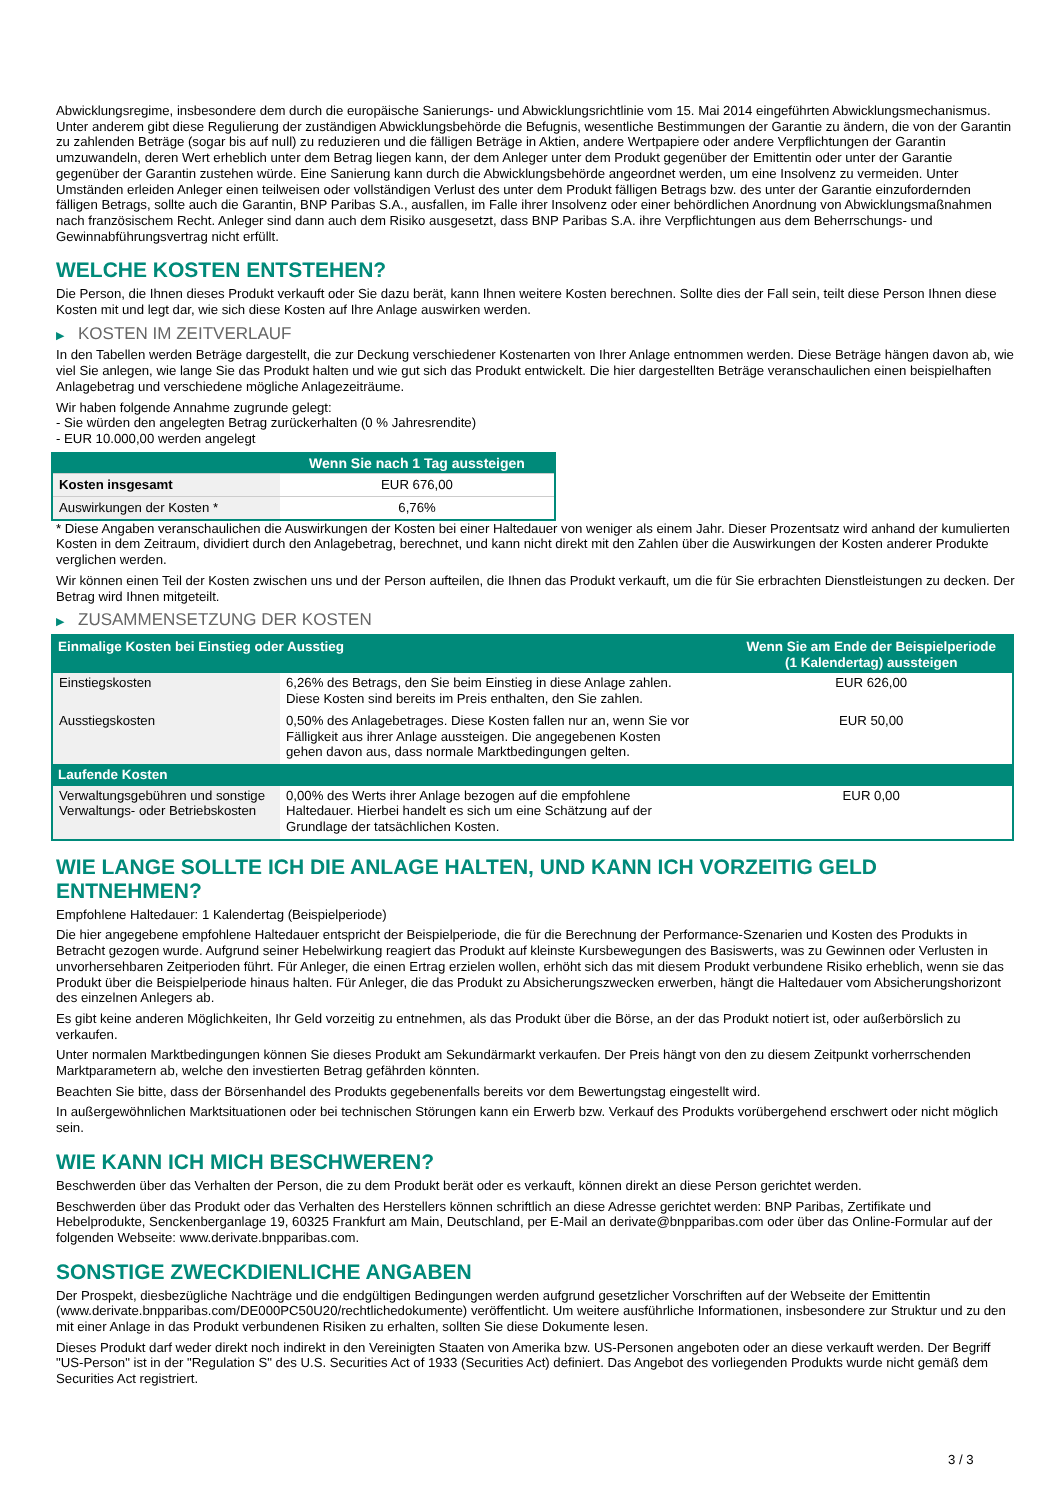Abwicklungsregime, insbesondere dem durch die europäische Sanierungs- und Abwicklungsrichtlinie vom 15. Mai 2014 eingeführten Abwicklungsmechanismus. Unter anderem gibt diese Regulierung der zuständigen Abwicklungsbehörde die Befugnis, wesentliche Bestimmungen der Garantie zu ändern, die von der Garantin zu zahlenden Beträge (sogar bis auf null) zu reduzieren und die fälligen Beträge in Aktien, andere Wertpapiere oder andere Verpflichtungen der Garantin umzuwandeln, deren Wert erheblich unter dem Betrag liegen kann, der dem Anleger unter dem Produkt gegenüber der Emittentin oder unter der Garantie gegenüber der Garantin zustehen würde. Eine Sanierung kann durch die Abwicklungsbehörde angeordnet werden, um eine Insolvenz zu vermeiden. Unter Umständen erleiden Anleger einen teilweisen oder vollständigen Verlust des unter dem Produkt fälligen Betrags bzw. des unter der Garantie einzufordernden fälligen Betrags, sollte auch die Garantin, BNP Paribas S.A., ausfallen, im Falle ihrer Insolvenz oder einer behördlichen Anordnung von Abwicklungsmaßnahmen nach französischem Recht. Anleger sind dann auch dem Risiko ausgesetzt, dass BNP Paribas S.A. ihre Verpflichtungen aus dem Beherrschungs- und Gewinnabführungsvertrag nicht erfüllt.
WELCHE KOSTEN ENTSTEHEN?
Die Person, die Ihnen dieses Produkt verkauft oder Sie dazu berät, kann Ihnen weitere Kosten berechnen. Sollte dies der Fall sein, teilt diese Person Ihnen diese Kosten mit und legt dar, wie sich diese Kosten auf Ihre Anlage auswirken werden.
▶ KOSTEN IM ZEITVERLAUF
In den Tabellen werden Beträge dargestellt, die zur Deckung verschiedener Kostenarten von Ihrer Anlage entnommen werden. Diese Beträge hängen davon ab, wie viel Sie anlegen, wie lange Sie das Produkt halten und wie gut sich das Produkt entwickelt. Die hier dargestellten Beträge veranschaulichen einen beispielhaften Anlagebetrag und verschiedene mögliche Anlagezeiträume.
Wir haben folgende Annahme zugrunde gelegt:
- Sie würden den angelegten Betrag zurückerhalten (0 % Jahresrendite)
- EUR 10.000,00 werden angelegt
| | Wenn Sie nach 1 Tag aussteigen |
| --- | --- |
| Kosten insgesamt | EUR 676,00 |
| Auswirkungen der Kosten * | 6,76% |
* Diese Angaben veranschaulichen die Auswirkungen der Kosten bei einer Haltedauer von weniger als einem Jahr. Dieser Prozentsatz wird anhand der kumulierten Kosten in dem Zeitraum, dividiert durch den Anlagebetrag, berechnet, und kann nicht direkt mit den Zahlen über die Auswirkungen der Kosten anderer Produkte verglichen werden.
Wir können einen Teil der Kosten zwischen uns und der Person aufteilen, die Ihnen das Produkt verkauft, um die für Sie erbrachten Dienstleistungen zu decken. Der Betrag wird Ihnen mitgeteilt.
▶ ZUSAMMENSETZUNG DER KOSTEN
| Einmalige Kosten bei Einstieg oder Ausstieg | | Wenn Sie am Ende der Beispielperiode (1 Kalendertag) aussteigen |
| --- | --- | --- |
| Einstiegskosten | 6,26% des Betrags, den Sie beim Einstieg in diese Anlage zahlen. Diese Kosten sind bereits im Preis enthalten, den Sie zahlen. | EUR 626,00 |
| Ausstiegskosten | 0,50% des Anlagebetrages. Diese Kosten fallen nur an, wenn Sie vor Fälligkeit aus ihrer Anlage aussteigen. Die angegebenen Kosten gehen davon aus, dass normale Marktbedingungen gelten. | EUR 50,00 |
| Laufende Kosten | | |
| Verwaltungsgebühren und sonstige Verwaltungs- oder Betriebskosten | 0,00% des Werts ihrer Anlage bezogen auf die empfohlene Haltedauer. Hierbei handelt es sich um eine Schätzung auf der Grundlage der tatsächlichen Kosten. | EUR 0,00 |
WIE LANGE SOLLTE ICH DIE ANLAGE HALTEN, UND KANN ICH VORZEITIG GELD ENTNEHMEN?
Empfohlene Haltedauer: 1 Kalendertag (Beispielperiode)
Die hier angegebene empfohlene Haltedauer entspricht der Beispielperiode, die für die Berechnung der Performance-Szenarien und Kosten des Produkts in Betracht gezogen wurde. Aufgrund seiner Hebelwirkung reagiert das Produkt auf kleinste Kursbewegungen des Basiswerts, was zu Gewinnen oder Verlusten in unvorhersehbaren Zeitperioden führt. Für Anleger, die einen Ertrag erzielen wollen, erhöht sich das mit diesem Produkt verbundene Risiko erheblich, wenn sie das Produkt über die Beispielperiode hinaus halten. Für Anleger, die das Produkt zu Absicherungszwecken erwerben, hängt die Haltedauer vom Absicherungshorizont des einzelnen Anlegers ab.
Es gibt keine anderen Möglichkeiten, Ihr Geld vorzeitig zu entnehmen, als das Produkt über die Börse, an der das Produkt notiert ist, oder außerbörslich zu verkaufen.
Unter normalen Marktbedingungen können Sie dieses Produkt am Sekundärmarkt verkaufen. Der Preis hängt von den zu diesem Zeitpunkt vorherrschenden Marktparametern ab, welche den investierten Betrag gefährden könnten.
Beachten Sie bitte, dass der Börsenhandel des Produkts gegebenenfalls bereits vor dem Bewertungstag eingestellt wird.
In außergewöhnlichen Marktsituationen oder bei technischen Störungen kann ein Erwerb bzw. Verkauf des Produkts vorübergehend erschwert oder nicht möglich sein.
WIE KANN ICH MICH BESCHWEREN?
Beschwerden über das Verhalten der Person, die zu dem Produkt berät oder es verkauft, können direkt an diese Person gerichtet werden.
Beschwerden über das Produkt oder das Verhalten des Herstellers können schriftlich an diese Adresse gerichtet werden: BNP Paribas, Zertifikate und Hebelprodukte, Senckenberganlage 19, 60325 Frankfurt am Main, Deutschland, per E-Mail an derivate@bnpparibas.com oder über das Online-Formular auf der folgenden Webseite: www.derivate.bnpparibas.com.
SONSTIGE ZWECKDIENLICHE ANGABEN
Der Prospekt, diesbezügliche Nachträge und die endgültigen Bedingungen werden aufgrund gesetzlicher Vorschriften auf der Webseite der Emittentin (www.derivate.bnpparibas.com/DE000PC50U20/rechtlichedokumente) veröffentlicht. Um weitere ausführliche Informationen, insbesondere zur Struktur und zu den mit einer Anlage in das Produkt verbundenen Risiken zu erhalten, sollten Sie diese Dokumente lesen.
Dieses Produkt darf weder direkt noch indirekt in den Vereinigten Staaten von Amerika bzw. US-Personen angeboten oder an diese verkauft werden. Der Begriff "US-Person" ist in der "Regulation S" des U.S. Securities Act of 1933 (Securities Act) definiert. Das Angebot des vorliegenden Produkts wurde nicht gemäß dem Securities Act registriert.
3 / 3